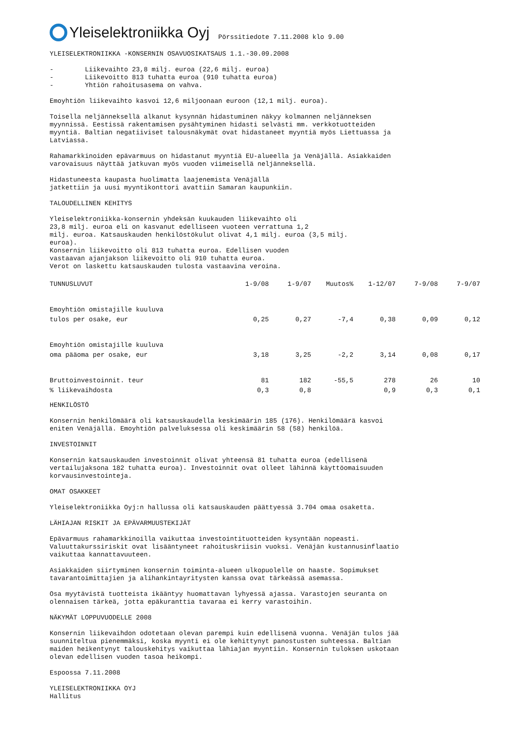Yleiselektroniikka Oyj
Pörssitiedote 7.11.2008 klo 9.00
YLEISELEKTRONIIKKA -KONSERNIN OSAVUOSIKATSAUS 1.1.-30.09.2008
- Liikevaihto 23,8 milj. euroa (22,6 milj. euroa) - Liikevoitto 813 tuhatta euroa (910 tuhatta euroa) - Yhtiön rahoitusasema on vahva.
Emoyhtiön liikevaihto kasvoi 12,6 miljoonaan euroon (12,1 milj. euroa).
Toisella neljänneksellä alkanut kysynnän hidastuminen näkyy kolmannen neljänneksen myynnissä. Eestissä rakentamisen pysähtyminen hidasti selvästi mm. verkkotuotteiden myyntiä. Baltian negatiiviset talousnäkymät ovat hidastaneet myyntiä myös Liettuassa ja Latviassa.
Rahamarkkinoiden epävarmuus on hidastanut myyntiä EU-alueella ja Venäjällä. Asiakkaiden varovaisuus näyttää jatkuvan myös vuoden viimeisellä neljänneksellä.
Hidastuneesta kaupasta huolimatta laajenemista Venäjällä jatkettiin ja uusi myyntikonttori avattiin Samaran kaupunkiin.
TALOUDELLINEN KEHITYS
Yleiselektroniikka-konsernin yhdeksän kuukauden liikevaihto oli 23,8 milj. euroa eli on kasvanut edelliseen vuoteen verrattuna 1,2 milj. euroa. Katsauskauden henkilöstökulut olivat 4,1 milj. euroa (3,5 milj. euroa). Konsernin liikevoitto oli 813 tuhatta euroa. Edellisen vuoden vastaavan ajanjakson liikevoitto oli 910 tuhatta euroa. Verot on laskettu katsauskauden tulosta vastaavina veroina.
| TUNNUSLUVUT | 1-9/08 | 1-9/07 | Muutos% | 1-12/07 | 7-9/08 | 7-9/07 |
| --- | --- | --- | --- | --- | --- | --- |
| Emoyhtiön omistajille kuuluva | | | | | | |
| tulos per osake, eur | 0,25 | 0,27 | -7,4 | 0,38 | 0,09 | 0,12 |
| Emoyhtiön omistajille kuuluva | | | | | | |
| oma pääoma per osake, eur | 3,18 | 3,25 | -2,2 | 3,14 | 0,08 | 0,17 |
| Bruttoinvestoinnit. teur | 81 | 182 | -55,5 | 278 | 26 | 10 |
| % liikevaihdosta | 0,3 | 0,8 | | 0,9 | 0,3 | 0,1 |
HENKILÖSTÖ
Konsernin henkilömäärä oli katsauskaudella keskimäärin 185 (176). Henkilömäärä kasvoi eniten Venäjällä. Emoyhtiön palveluksessa oli keskimäärin 58 (58) henkilöä.
INVESTOINNIT
Konsernin katsauskauden investoinnit olivat yhteensä 81 tuhatta euroa (edellisenä vertailujaksona 182 tuhatta euroa). Investoinnit ovat olleet lähinnä käyttöomaisuuden korvausinvestointeja.
OMAT OSAKKEET
Yleiselektroniikka Oyj:n hallussa oli katsauskauden päättyessä 3.704 omaa osaketta.
LÄHIAJAN RISKIT JA EPÄVARMUUSTEKIJÄT
Epävarmuus rahamarkkinoilla vaikuttaa investointituotteiden kysyntään nopeasti. Valuuttakurssiriskit ovat lisääntyneet rahoituskriisin vuoksi. Venäjän kustannusinflaatio vaikuttaa kannattavuuteen.
Asiakkaiden siirtyminen konsernin toiminta-alueen ulkopuolelle on haaste. Sopimukset tavarantoimittajien ja alihankintayritysten kanssa ovat tärkeässä asemassa.
Osa myytävistä tuotteista ikääntyy huomattavan lyhyessä ajassa. Varastojen seuranta on olennaisen tärkeä, jotta epäkuranttia tavaraa ei kerry varastoihin.
NÄKYMÄT LOPPUVUODELLE 2008
Konsernin liikevaihdon odotetaan olevan parempi kuin edellisenä vuonna. Venäjän tulos jää suunniteltua pienemmäksi, koska myynti ei ole kehittynyt panostusten suhteessa. Baltian maiden heikentynyt talouskehitys vaikuttaa lähiajan myyntiin. Konsernin tuloksen uskotaan olevan edellisen vuoden tasoa heikompi.
Espoossa 7.11.2008
YLEISELEKTRONIIKKA OYJ Hallitus